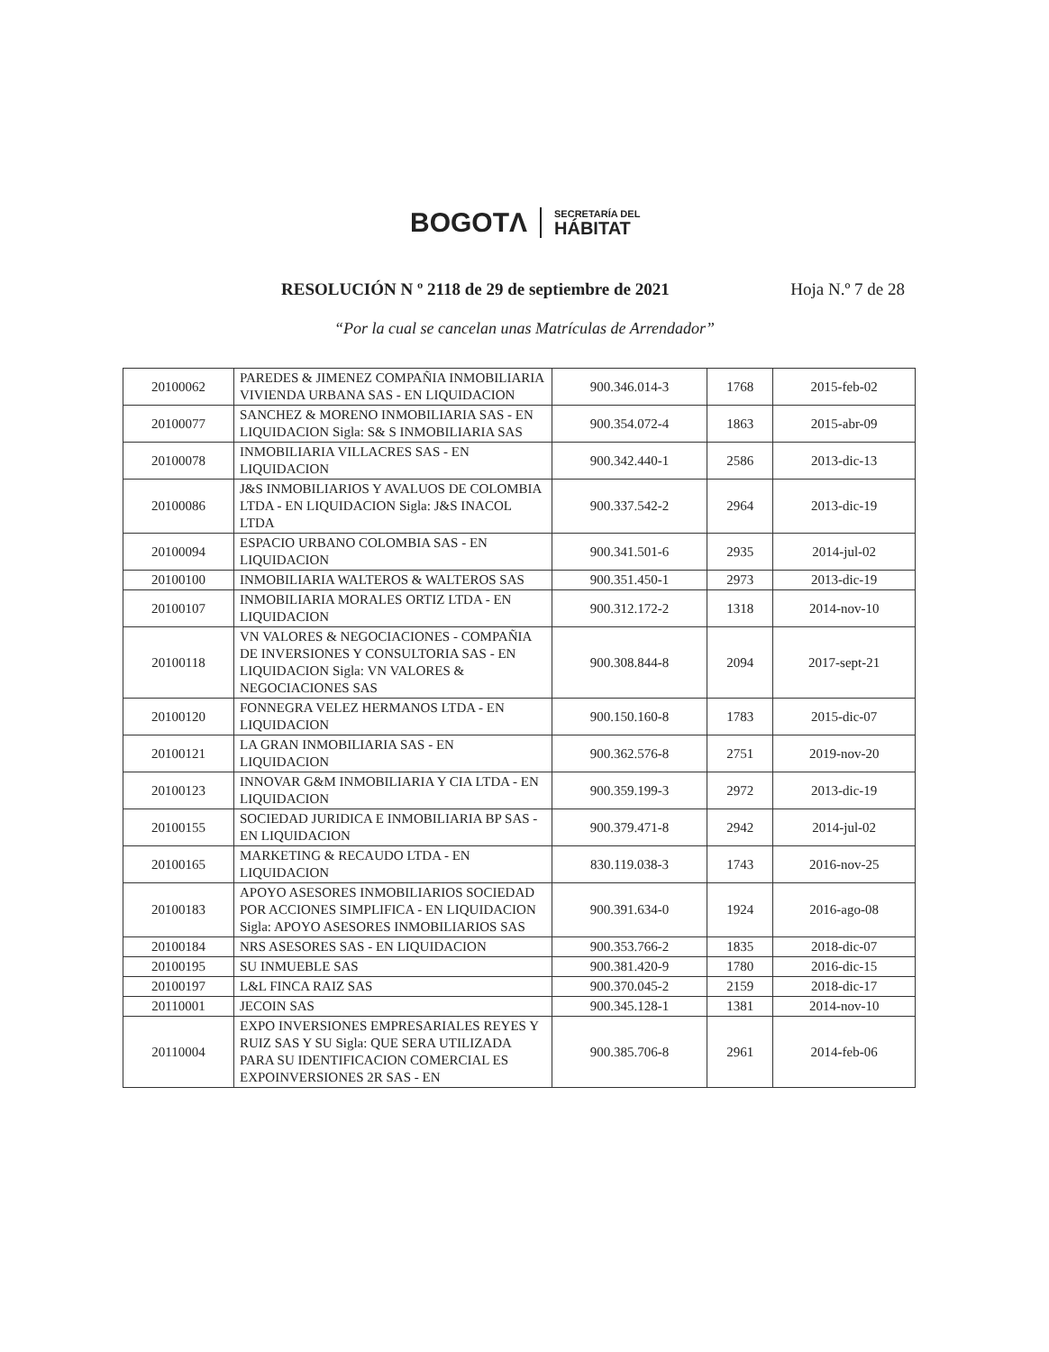BOGOTΛ
SECRETARÍA DEL
HÁBITAT
RESOLUCIÓN N º 2118 de 29 de septiembre de 2021 Hoja N.º 7 de 28
“Por la cual se cancelan unas Matrículas de Arrendador”
| 20100062 | PAREDES & JIMENEZ COMPAÑIA INMOBILIARIA VIVIENDA URBANA SAS - EN LIQUIDACION | 900.346.014-3 | 1768 | 2015-feb-02 |
| 20100077 | SANCHEZ & MORENO INMOBILIARIA SAS - EN LIQUIDACION Sigla: S& S INMOBILIARIA SAS | 900.354.072-4 | 1863 | 2015-abr-09 |
| 20100078 | INMOBILIARIA VILLACRES SAS - EN LIQUIDACION | 900.342.440-1 | 2586 | 2013-dic-13 |
| 20100086 | J&S INMOBILIARIOS Y AVALUOS DE COLOMBIA LTDA - EN LIQUIDACION Sigla: J&S INACOL LTDA | 900.337.542-2 | 2964 | 2013-dic-19 |
| 20100094 | ESPACIO URBANO COLOMBIA SAS - EN LIQUIDACION | 900.341.501-6 | 2935 | 2014-jul-02 |
| 20100100 | INMOBILIARIA WALTEROS & WALTEROS SAS | 900.351.450-1 | 2973 | 2013-dic-19 |
| 20100107 | INMOBILIARIA MORALES ORTIZ LTDA - EN LIQUIDACION | 900.312.172-2 | 1318 | 2014-nov-10 |
| 20100118 | VN VALORES & NEGOCIACIONES - COMPAÑIA DE INVERSIONES Y CONSULTORIA SAS - EN LIQUIDACION Sigla: VN VALORES & NEGOCIACIONES SAS | 900.308.844-8 | 2094 | 2017-sept-21 |
| 20100120 | FONNEGRA VELEZ HERMANOS LTDA - EN LIQUIDACION | 900.150.160-8 | 1783 | 2015-dic-07 |
| 20100121 | LA GRAN INMOBILIARIA SAS - EN LIQUIDACION | 900.362.576-8 | 2751 | 2019-nov-20 |
| 20100123 | INNOVAR G&M INMOBILIARIA Y CIA LTDA - EN LIQUIDACION | 900.359.199-3 | 2972 | 2013-dic-19 |
| 20100155 | SOCIEDAD JURIDICA E INMOBILIARIA BP SAS - EN LIQUIDACION | 900.379.471-8 | 2942 | 2014-jul-02 |
| 20100165 | MARKETING & RECAUDO LTDA - EN LIQUIDACION | 830.119.038-3 | 1743 | 2016-nov-25 |
| 20100183 | APOYO ASESORES INMOBILIARIOS SOCIEDAD POR ACCIONES SIMPLIFICA - EN LIQUIDACION Sigla: APOYO ASESORES INMOBILIARIOS SAS | 900.391.634-0 | 1924 | 2016-ago-08 |
| 20100184 | NRS ASESORES SAS - EN LIQUIDACION | 900.353.766-2 | 1835 | 2018-dic-07 |
| 20100195 | SU INMUEBLE SAS | 900.381.420-9 | 1780 | 2016-dic-15 |
| 20100197 | L&L FINCA RAIZ SAS | 900.370.045-2 | 2159 | 2018-dic-17 |
| 20110001 | JECOIN SAS | 900.345.128-1 | 1381 | 2014-nov-10 |
| 20110004 | EXPO INVERSIONES EMPRESARIALES REYES Y RUIZ SAS Y SU Sigla: QUE SERA UTILIZADA PARA SU IDENTIFICACION COMERCIAL ES EXPOINVERSIONES 2R SAS - EN | 900.385.706-8 | 2961 | 2014-feb-06 |